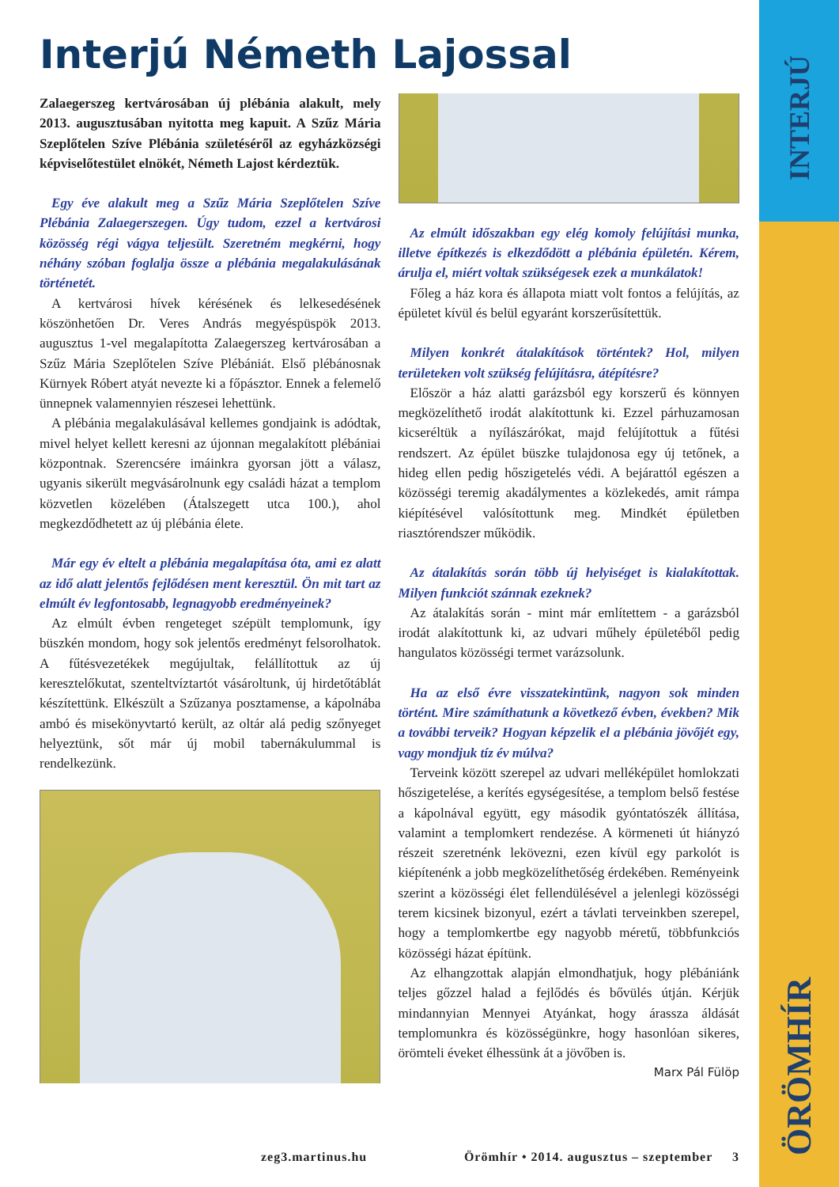INTERJÚ
ÖRÖMHÍR
Interjú Németh Lajossal
Zalaegerszeg kertvárosában új plébánia alakult, mely 2013. augusztusában nyitotta meg kapuit. A Szűz Mária Szeplőtelen Szíve Plébánia születéséről az egyházközségi képviselőtestület elnökét, Németh Lajost kérdeztük.
Egy éve alakult meg a Szűz Mária Szeplőtelen Szíve Plébánia Zalaegerszegen. Úgy tudom, ezzel a kertvárosi közösség régi vágya teljesült. Szeretném megkérni, hogy néhány szóban foglalja össze a plébánia megalakulásának történetét.
A kertvárosi hívek kérésének és lelkesedésének köszönhetően Dr. Veres András megyéspüspök 2013. augusztus 1-vel megalapította Zalaegerszeg kertvárosában a Szűz Mária Szeplőtelen Szíve Plébániát. Első plébánosnak Kürnyek Róbert atyát nevezte ki a főpásztor. Ennek a felemelő ünnepnek valamennyien részesei lehettünk.
A plébánia megalakulásával kellemes gondjaink is adódtak, mivel helyet kellett keresni az újonnan megalakított plébániai központnak. Szerencsére imáinkra gyorsan jött a válasz, ugyanis sikerült megvásárolnunk egy családi házat a templom közvetlen közelében (Átalszegett utca 100.), ahol megkezdődhetett az új plébánia élete.
Már egy év eltelt a plébánia megalapítása óta, ami ez alatt az idő alatt jelentős fejlődésen ment keresztül. Ön mit tart az elmúlt év legfontosabb, legnagyobb eredményeinek?
Az elmúlt évben rengeteget szépült templomunk, így büszkén mondom, hogy sok jelentős eredményt felsorolhatok. A fűtésvezetékek megújultak, felállítottuk az új keresztelőkutat, szenteltvíztartót vásároltunk, új hirdetőtáblát készítettünk. Elkészült a Szűzanya posztamense, a kápolnába ambó és misekönyvtartó került, az oltár alá pedig szőnyeget helyeztünk, sőt már új mobil tabernákulummal is rendelkezünk.
Az elmúlt időszakban egy elég komoly felújítási munka, illetve építkezés is elkezdődött a plébánia épületén. Kérem, árulja el, miért voltak szükségesek ezek a munkálatok!
Főleg a ház kora és állapota miatt volt fontos a felújítás, az épületet kívül és belül egyaránt korszerűsítettük.
Milyen konkrét átalakítások történtek? Hol, milyen területeken volt szükség felújításra, átépítésre?
Először a ház alatti garázsból egy korszerű és könnyen megközelíthető irodát alakítottunk ki. Ezzel párhuzamosan kicseréltük a nyílászárókat, majd felújítottuk a fűtési rendszert. Az épület büszke tulajdonosa egy új tetőnek, a hideg ellen pedig hőszigetelés védi. A bejárattól egészen a közösségi teremig akadálymentes a közlekedés, amit rámpa kiépítésével valósítottunk meg. Mindkét épületben riasztórendszer működik.
Az átalakítás során több új helyiséget is kialakítottak. Milyen funkciót szánnak ezeknek?
Az átalakítás során - mint már említettem - a garázsból irodát alakítottunk ki, az udvari műhely épületéből pedig hangulatos közösségi termet varázsolunk.
Ha az első évre visszatekintünk, nagyon sok minden történt. Mire számíthatunk a következő évben, években? Mik a további terveik? Hogyan képzelik el a plébánia jövőjét egy, vagy mondjuk tíz év múlva?
Terveink között szerepel az udvari melléképület homlokzati hőszigetelése, a kerítés egységesítése, a templom belső festése a kápolnával együtt, egy második gyóntatószék állítása, valamint a templomkert rendezése. A körmeneti út hiányzó részeit szeretnénk lekövezni, ezen kívül egy parkolót is kiépítenénk a jobb megközelíthetőség érdekében. Reményeink szerint a közösségi élet fellendülésével a jelenlegi közösségi terem kicsinek bizonyul, ezért a távlati terveinkben szerepel, hogy a templomkertbe egy nagyobb méretű, többfunkciós közösségi házat építünk.
Az elhangzottak alapján elmondhatjuk, hogy plébániánk teljes gőzzel halad a fejlődés és bővülés útján. Kérjük mindannyian Mennyei Atyánkat, hogy árassza áldását templomunkra és közösségünkre, hogy hasonlóan sikeres, örömteli éveket élhessünk át a jövőben is.
Marx Pál Fülöp
zeg3.martinus.hu Örömhír • 2014. augusztus – szeptember 3